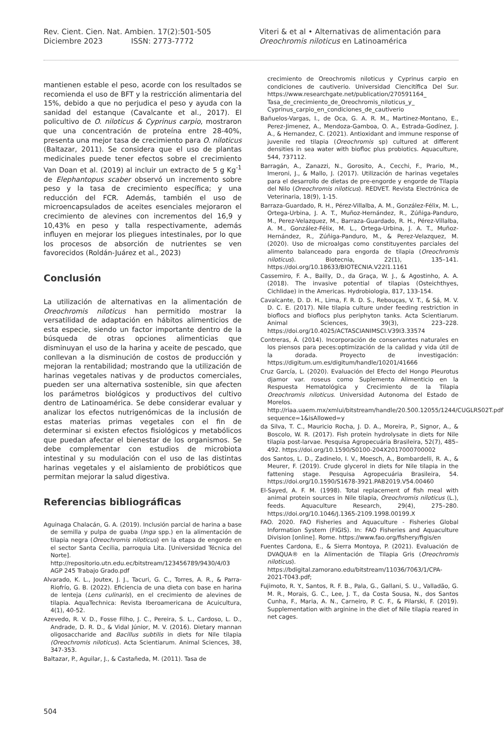Rev. Cient. Cien. Nat. Ambien. 17(2):501-505
Diciembre 2023 ISSN: 2773-7772
Viteri & et al • Alternativas de alimentación para
Oreochromis niloticus en Latinoamérica
mantienen estable el peso, acorde con los resultados se recomienda el uso de BFT y la restricción alimentaria del 15%, debido a que no perjudica el peso y ayuda con la sanidad del estanque (Cavalcante et al., 2017). El policultivo de O. niloticus & Cyprinus carpio, mostraron que una concentración de proteína entre 28-40%, presenta una mejor tasa de crecimiento para O. niloticus (Baltazar, 2011). Se considera que el uso de plantas medicinales puede tener efectos sobre el crecimiento Van Doan et al. (2019) al incluir un extracto de 5 g Kg<sup>-1</sup> de Elephantopus scaber observó un incremento sobre peso y la tasa de crecimiento específica; y una reducción del FCR. Además, también el uso de microencapsulados de aceites esenciales mejoraron el crecimiento de alevines con incrementos del 16,9 y 10,43% en peso y talla respectivamente, además influyen en mejorar los pliegues intestinales, por lo que los procesos de absorción de nutrientes se ven favorecidos (Roldán-Juárez et al., 2023)
Conclusión
La utilización de alternativas en la alimentación de Oreochromis niloticus han permitido mostrar la versatilidad de adaptación en hábitos alimenticios de esta especie, siendo un factor importante dentro de la búsqueda de otras opciones alimenticias que disminuyan el uso de la harina y aceite de pescado, que conllevan a la disminución de costos de producción y mejoran la rentabilidad; mostrando que la utilización de harinas vegetales nativas y de productos comerciales, pueden ser una alternativa sostenible, sin que afecten los parámetros biológicos y productivos del cultivo dentro de Latinoamérica. Se debe considerar evaluar y analizar los efectos nutrigenómicas de la inclusión de estas materias primas vegetales con el fin de determinar si existen efectos fisiológicos y metabólicos que puedan afectar el bienestar de los organismos. Se debe complementar con estudios de microbiota intestinal y su modulación con el uso de las distintas harinas vegetales y el aislamiento de probióticos que permitan mejorar la salud digestiva.
Referencias bibliográficas
Aguinaga Chalacán, G. A. (2019). Inclusión parcial de harina a base de semilla y pulpa de guaba (Inga spp.) en la alimentación de tilapia negra (Oreochromis niloticus) en la etapa de engorde en el sector Santa Cecilia, parroquia Lita. [Universidad Técnica del Norte]. http://repositorio.utn.edu.ec/bitstream/123456789/9430/4/03 AGP 245 Trabajo Grado.pdf
Alvarado, K. L., Joutex, J. J., Tacuri, G. C., Torres, A. R., & Parra-Riofrío, G. B. (2022). Eficiencia de una dieta con base en harina de lenteja (Lens culinaris), en el crecimiento de alevines de tilapia. AquaTechnica: Revista Iberoamericana de Acuicultura, 4(1), 40-52.
Azevedo, R. V. D., Fosse Filho, J. C., Pereira, S. L., Cardoso, L. D., Andrade, D. R. D., & Vidal Júnior, M. V. (2016). Dietary mannan oligosaccharide and Bacillus subtilis in diets for Nile tilapia (Oreochromis niloticus). Acta Scientiarum. Animal Sciences, 38, 347-353.
Baltazar, P., Aguilar, J., & Castañeda, M. (2011). Tasa de
crecimiento de Oreochromis niloticus y Cyprinus carpio en condiciones de cautiverio. Universidad Ciencitífica Del Sur. https://www.researchgate.net/publication/270591164_ Tasa_de_crecimiento_de_Oreochromis_niloticus_y_ Cyprinus_carpio_en_condiciones_de_cautiverio
Bañuelos-Vargas, I., de Oca, G. A. R. M., Martinez-Montano, E., Perez-Jimenez, A., Mendoza-Gamboa, O. A., Estrada-Godínez, J. A., & Hernandez, C. (2021). Antioxidant and immune response of juvenile red tilapia (Oreochromis sp) cultured at different densities in sea water with biofloc plus probiotics. Aquaculture, 544, 737112.
Barragán, A., Zanazzi, N., Gorosito, A., Cecchi, F., Prario, M., Imeroni, J., & Mallo, J. (2017). Utilización de harinas vegetales para el desarrollo de dietas de pre-engorde y engorde de Tilapia del Nilo (Oreochromis niloticus). REDVET. Revista Electrónica de Veterinaria, 18(9), 1-15.
Barraza-Guardado, R. H., Pérez-Villalba, A. M., González-Félix, M. L., Ortega-Urbina, J. A. T., Muñoz-Hernández, R., Zúñiga-Panduro, M., Perez-Velazquez, M., Barraza-Guardado, R. H., Pérez-Villalba, A. M., González-Félix, M. L., Ortega-Urbina, J. A. T., Muñoz-Hernández, R., Zúñiga-Panduro, M., & Perez-Velazquez, M. (2020). Uso de microalgas como constituyentes parciales del alimento balanceado para engorda de tilapia (Oreochromis niloticus). Biotecnia, 22(1), 135–141. https://doi.org/10.18633/BIOTECNIA.V22I1.1161
Cassemiro, F. A., Bailly, D., da Graça, W. J., & Agostinho, A. A. (2018). The invasive potential of tilapias (Osteichthyes, Cichlidae) in the Americas. Hydrobiologia, 817, 133-154.
Cavalcante, D. D. H., Lima, F. R. D. S., Rebouças, V. T., & Sá, M. V. D. C. E. (2017). Nile tilapia culture under feeding restriction in bioflocs and bioflocs plus periphyton tanks. Acta Scientiarum. Animal Sciences, 39(3), 223–228. https://doi.org/10.4025/ACTASCIANIMSCI.V39I3.33574
Contreras, Á. (2014). Incorporación de conservantes naturales en los piensos para peces:optimización de la calidad y vida útil de la dorada. Proyecto de investigación: https://digitum.um.es/digitum/handle/10201/41666
Cruz García, L. (2020). Evaluación del Efecto del Hongo Pleurotus djamor var. roseus como Suplemento Alimenticio en la Respuesta Hematológica y Crecimiento de la Tilapia Oreochromis niloticus. Universidad Autonoma del Estado de Morelos. http://riaa.uaem.mx/xmlui/bitstream/handle/20.500.12055/1244/CUGLRS02T.pdf?sequence=1&isAllowed=y
da Silva, T. C., Mauricio Rocha, J. D. A., Moreira, P., Signor, A., & Boscolo, W. R. (2017). Fish protein hydrolysate in diets for Nile tilapia post-larvae. Pesquisa Agropecuária Brasileira, 52(7), 485–492. https://doi.org/10.1590/S0100-204X2017000700002
dos Santos, L. D., Zadinelo, I. V., Moesch, A., Bombardelli, R. A., & Meurer, F. (2019). Crude glycerol in diets for Nile tilapia in the fattening stage. Pesquisa Agropecuária Brasileira, 54. https://doi.org/10.1590/S1678-3921.PAB2019.V54.00460
El-Sayed, A. F. M. (1998). Total replacement of fish meal with animal protein sources in Nile tilapia, Oreochromis niloticus (L.), feeds. Aquaculture Research, 29(4), 275–280. https://doi.org/10.1046/J.1365-2109.1998.00199.X
FAO. 2020. FAO Fisheries and Aquaculture - Fisheries Global Information System (FIGIS). In: FAO Fisheries and Aquaculture Division [online]. Rome. https://www.fao.org/fishery/figis/en
Fuentes Cardona, E., & Sierra Montoya, P. (2021). Evaluación de DVAQUA® en la Alimentación de Tilapia Gris (Oreochromis niloticus). https://bdigital.zamorano.edu/bitstream/11036/7063/1/CPA-2021-T043.pdf;
Fujimoto, R. Y., Santos, R. F. B., Pala, G., Gallani, S. U., Valladão, G. M. R., Morais, G. C., Lee, J. T., da Costa Sousa, N., dos Santos Cunha, F., Maria, A. N., Carneiro, P. C. F., & Pilarski, F. (2019). Supplementation with arginine in the diet of Nile tilapia reared in net cages.
504